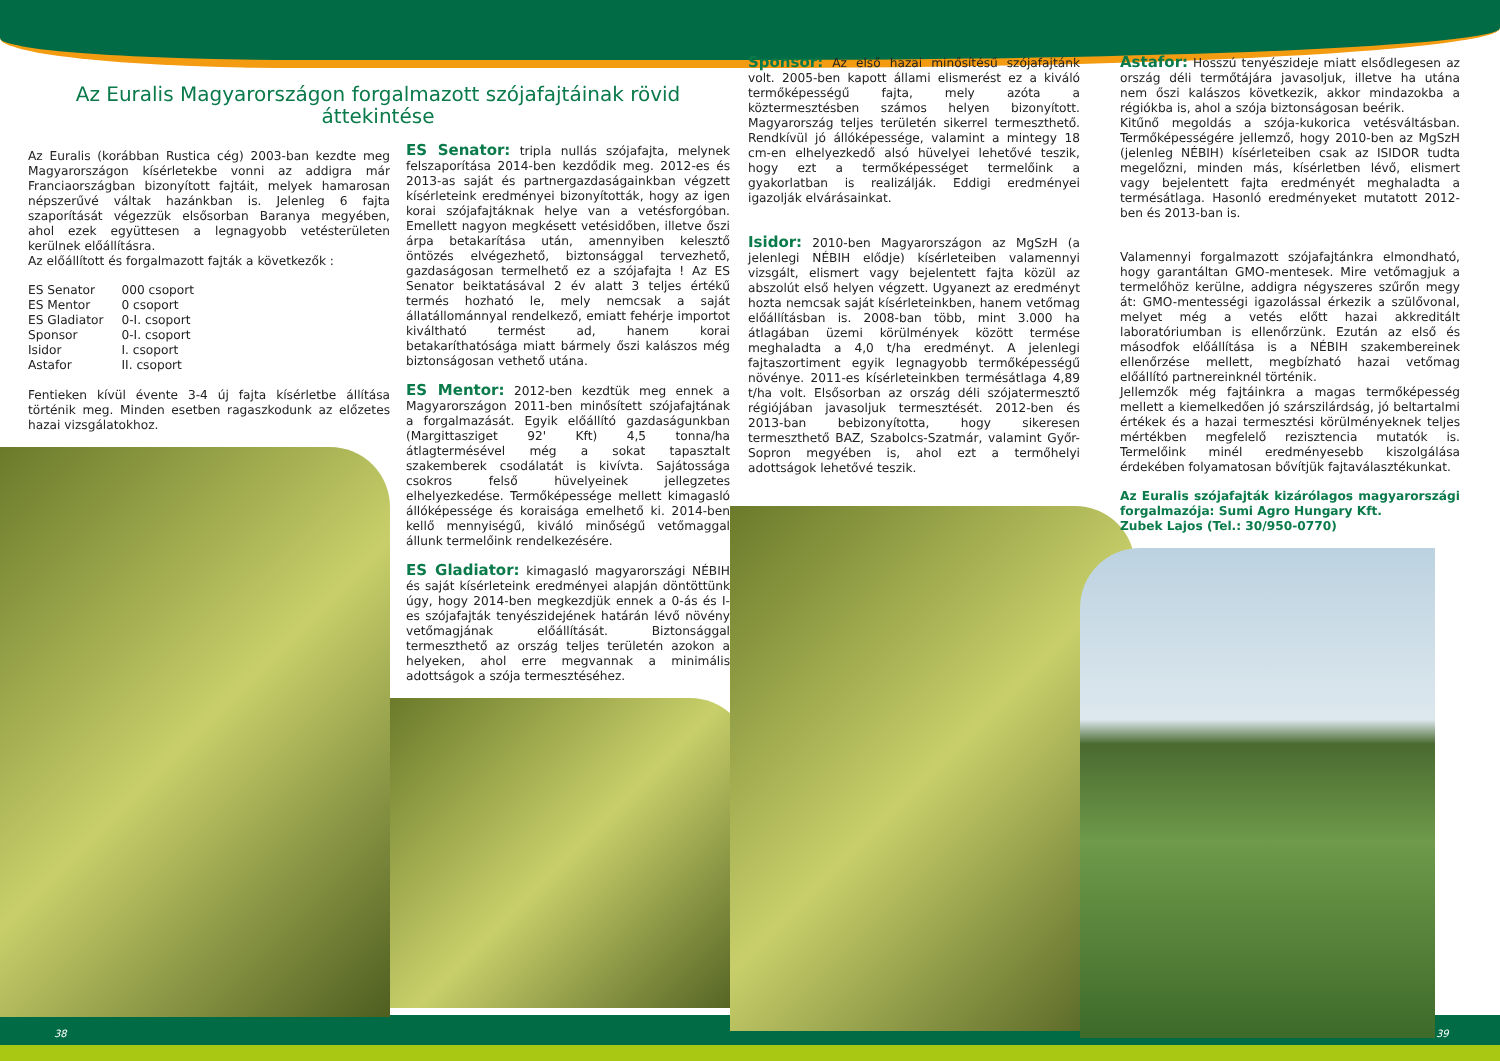Az Euralis Magyarországon forgalmazott szójafajtáinak rövid áttekintése
Az Euralis (korábban Rustica cég) 2003-ban kezdte meg Magyarországon kísérletekbe vonni az addigra már Franciaországban bizonyított fajtáit, melyek hamarosan népszerűvé váltak hazánkban is. Jelenleg 6 fajta szaporítását végezzük elsősorban Baranya megyében, ahol ezek együttesen a legnagyobb vetésterületen kerülnek előállításra.
Az előállított és forgalmazott fajták a következők :
| ES Senator | 000 csoport |
| ES Mentor | 0 csoport |
| ES Gladiator | 0-I. csoport |
| Sponsor | 0-I. csoport |
| Isidor | I. csoport |
| Astafor | II. csoport |
Fentieken kívül évente 3-4 új fajta kísérletbe állítása történik meg. Minden esetben ragaszkodunk az előzetes hazai vizsgálatokhoz.
ES Senator: tripla nullás szójafajta, melynek felszaporítása 2014-ben kezdődik meg. 2012-es és 2013-as saját és partnergazdaságainkban végzett kísérleteink eredményei bizonyították, hogy az igen korai szójafajtáknak helye van a vetésforgóban. Emellett nagyon megkésett vetésidőben, illetve őszi árpa betakarítása után, amennyiben kelesztő öntözés elvégezhető, biztonsággal tervezhető, gazdaságosan termelhető ez a szójafajta ! Az ES Senator beiktatásával 2 év alatt 3 teljes értékű termés hozható le, mely nemcsak a saját állatállománnyal rendelkező, emiatt fehérje importot kiváltható termést ad, hanem korai betakaríthatósága miatt bármely őszi kalászos még biztonságosan vethető utána.
ES Mentor: 2012-ben kezdtük meg ennek a Magyarországon 2011-ben minősített szójafajtának a forgalmazását. Egyik előállító gazdaságunkban (Margittasziget 92' Kft) 4,5 tonna/ha átlagtermésével még a sokat tapasztalt szakemberek csodálatát is kivívta. Sajátossága csokros felső hüvelyeinek jellegzetes elhelyezkedése. Termőképessége mellett kimagasló állóképessége és koraisága emelhető ki. 2014-ben kellő mennyiségű, kiváló minőségű vetőmaggal állunk termelőink rendelkezésére.
ES Gladiator: kimagasló magyarországi NÉBIH és saját kísérleteink eredményei alapján döntöttünk úgy, hogy 2014-ben megkezdjük ennek a 0-ás és I-es szójafajták tenyészidejének határán lévő növény vetőmagjának előállítását. Biztonsággal termeszthető az ország teljes területén azokon a helyeken, ahol erre megvannak a minimális adottságok a szója termesztéséhez.
Sponsor: Az első hazai minősítésű szójafajtánk volt. 2005-ben kapott állami elismerést ez a kiváló termőképességű fajta, mely azóta a köztermesztésben számos helyen bizonyított. Magyarország teljes területén sikerrel termeszthető. Rendkívül jó állóképessége, valamint a mintegy 18 cm-en elhelyezkedő alsó hüvelyei lehetővé teszik, hogy ezt a termőképességet termelőink a gyakorlatban is realizálják. Eddigi eredményei igazolják elvárásainkat.
Isidor: 2010-ben Magyarországon az MgSzH (a jelenlegi NÉBIH elődje) kísérleteiben valamennyi vizsgált, elismert vagy bejelentett fajta közül az abszolút első helyen végzett. Ugyanezt az eredményt hozta nemcsak saját kísérleteinkben, hanem vetőmag előállításban is. 2008-ban több, mint 3.000 ha átlagában üzemi körülmények között termése meghaladta a 4,0 t/ha eredményt. A jelenlegi fajtaszortiment egyik legnagyobb termőképességű növénye. 2011-es kísérleteinkben termésátlaga 4,89 t/ha volt. Elsősorban az ország déli szójatermesztő régiójában javasoljuk termesztését. 2012-ben és 2013-ban bebizonyította, hogy sikeresen termeszthető BAZ, Szabolcs-Szatmár, valamint Győr-Sopron megyében is, ahol ezt a termőhelyi adottságok lehetővé teszik.
Astafor: Hosszú tenyészideje miatt elsődlegesen az ország déli termőtájára javasoljuk, illetve ha utána nem őszi kalászos következik, akkor mindazokba a régiókba is, ahol a szója biztonságosan beérik.
Kitűnő megoldás a szója-kukorica vetésváltásban. Termőképességére jellemző, hogy 2010-ben az MgSzH (jelenleg NÉBIH) kísérleteiben csak az ISIDOR tudta megelőzni, minden más, kísérletben lévő, elismert vagy bejelentett fajta eredményét meghaladta a termésátlaga. Hasonló eredményeket mutatott 2012-ben és 2013-ban is.
Valamennyi forgalmazott szójafajtánkra elmondható, hogy garantáltan GMO-mentesek. Mire vetőmagjuk a termelőhöz kerülne, addigra négyszeres szűrőn megy át: GMO-mentességi igazolással érkezik a szülővonal, melyet még a vetés előtt hazai akkreditált laboratóriumban is ellenőrzünk. Ezután az első és másodfok előállítása is a NÉBIH szakembereinek ellenőrzése mellett, megbízható hazai vetőmag előállító partnereinknél történik.
Jellemzők még fajtáinkra a magas termőképesség mellett a kiemelkedően jó szárszilárdság, jó beltartalmi értékek és a hazai termesztési körülményeknek teljes mértékben megfelelő rezisztencia mutatók is. Termelőink minél eredményesebb kiszolgálása érdekében folyamatosan bővítjük fajtaválasztékunkat.
Az Euralis szójafajták kizárólagos magyarországi forgalmazója: Sumi Agro Hungary Kft.
Zubek Lajos (Tel.: 30/950-0770)
38 39